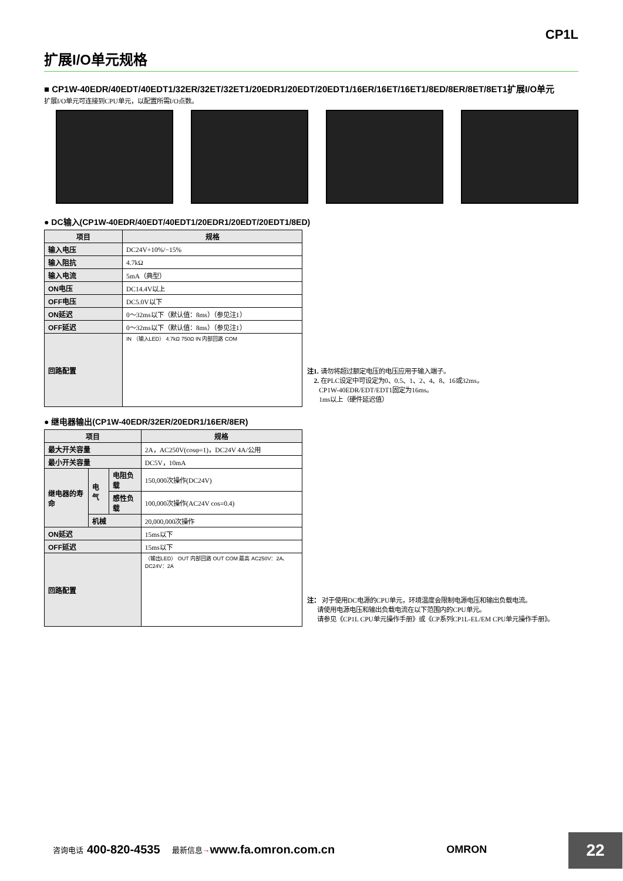CP1L
扩展I/O单元规格
■ CP1W-40EDR/40EDT/40EDT1/32ER/32ET/32ET1/20EDR1/20EDT/20EDT1/16ER/16ET/16ET1/8ED/8ER/8ET/8ET1扩展I/O单元
扩展I/O单元可连接到CPU单元，以配置所需I/O点数。
● DC输入(CP1W-40EDR/40EDT/40EDT1/20EDR1/20EDT/20EDT1/8ED)
| 项目 | 规格 |
| --- | --- |
| 输入电压 | DC24V+10%/−15% |
| 输入阻抗 | 4.7kΩ |
| 输入电流 | 5mA（典型） |
| ON电压 | DC14.4V以上 |
| OFF电压 | DC5.0V以下 |
| ON延迟 | 0～32ms以下（默认值：8ms）（参见注1） |
| OFF延迟 | 0～32ms以下（默认值：8ms）（参见注1） |
| 回路配置 | IN （输入LED） 4.7kΩ 750Ω IN 内部回路 COM |
注1. 请勿将超过额定电压的电压应用于输入端子。
2. 在PLC设定中可设定为0、0.5、1、2、4、8、16或32ms。
CP1W-40EDR/EDT/EDT1固定为16ms。
1ms以上（硬件延迟值）
● 继电器输出(CP1W-40EDR/32ER/20EDR1/16ER/8ER)
| 项目 | | | 规格 |
| --- | --- | --- | --- |
| 最大开关容量 | | | 2A，AC250V(cosφ=1)，DC24V 4A/公用 |
| 最小开关容量 | | | DC5V，10mA |
| 继电器的寿命 | 电气 | 电阻负载 | 150,000次操作(DC24V) |
| | | 感性负载 | 100,000次操作(AC24V cos=0.4) |
| | 机械 | | 20,000,000次操作 |
| ON延迟 | | | 15ms以下 |
| OFF延迟 | | | 15ms以下 |
| 回路配置 | | | （输出LED） OUT 内部回路 OUT COM 最高 AC250V：2A、 DC24V：2A |
注： 对于使用DC电源的CPU单元，环境温度会限制电源电压和输出负载电流。
请使用电源电压和输出负载电流在以下范围内的CPU单元。
请参见《CP1L CPU单元操作手册》或《CP系列CP1L-EL/EM CPU单元操作手册》。
咨询电话 400-820-4535 最新信息 → www.fa.omron.com.cn OMRON
22